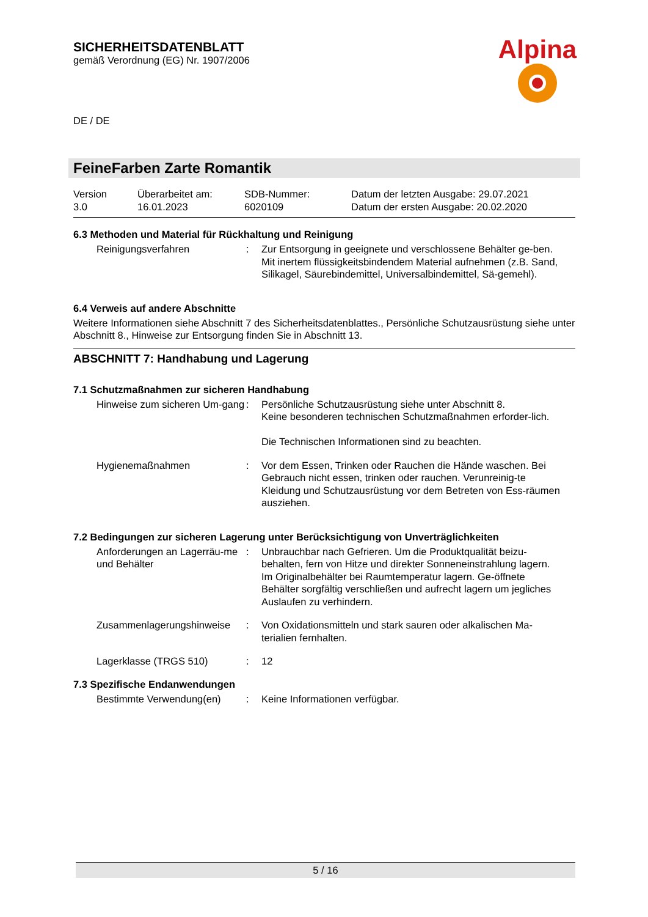Alpina
SICHERHEITSDATENBLATT
gemäß Verordnung (EG) Nr. 1907/2006
DE / DE
FeineFarben Zarte Romantik
| Version 3.0 | Überarbeitet am: 16.01.2023 | SDB-Nummer: 6020109 | Datum der letzten Ausgabe: 29.07.2021 Datum der ersten Ausgabe: 20.02.2020 |
6.3 Methoden und Material für Rückhaltung und Reinigung
| Reinigungsverfahren | : | Zur Entsorgung in geeignete und verschlossene Behälter ge-ben. Mit inertem flüssigkeitsbindendem Material aufnehmen (z.B. Sand, Silikagel, Säurebindemittel, Universalbindemittel, Sä-gemehl). |
6.4 Verweis auf andere Abschnitte
Weitere Informationen siehe Abschnitt 7 des Sicherheitsdatenblattes., Persönliche Schutzausrüstung siehe unter Abschnitt 8., Hinweise zur Entsorgung finden Sie in Abschnitt 13.
ABSCHNITT 7: Handhabung und Lagerung
7.1 Schutzmaßnahmen zur sicheren Handhabung
| Hinweise zum sicheren Um-gang | : | Persönliche Schutzausrüstung siehe unter Abschnitt 8. Keine besonderen technischen Schutzmaßnahmen erforder-lich. Die Technischen Informationen sind zu beachten. |
| Hygienemaßnahmen | : | Vor dem Essen, Trinken oder Rauchen die Hände waschen. Bei Gebrauch nicht essen, trinken oder rauchen. Verunreinig-te Kleidung und Schutzausrüstung vor dem Betreten von Ess-räumen ausziehen. |
7.2 Bedingungen zur sicheren Lagerung unter Berücksichtigung von Unverträglichkeiten
| Anforderungen an Lagerräu-me und Behälter | : | Unbrauchbar nach Gefrieren. Um die Produktqualität beizu-behalten, fern von Hitze und direkter Sonneneinstrahlung lagern. Im Originalbehälter bei Raumtemperatur lagern. Ge-öffnete Behälter sorgfältig verschließen und aufrecht lagern um jegliches Auslaufen zu verhindern. |
| Zusammenlagerungshinweise | : | Von Oxidationsmitteln und stark sauren oder alkalischen Ma-terialien fernhalten. |
| Lagerklasse (TRGS 510) | : | 12 |
7.3 Spezifische Endanwendungen
| Bestimmte Verwendung(en) | : | Keine Informationen verfügbar. |
5 / 16